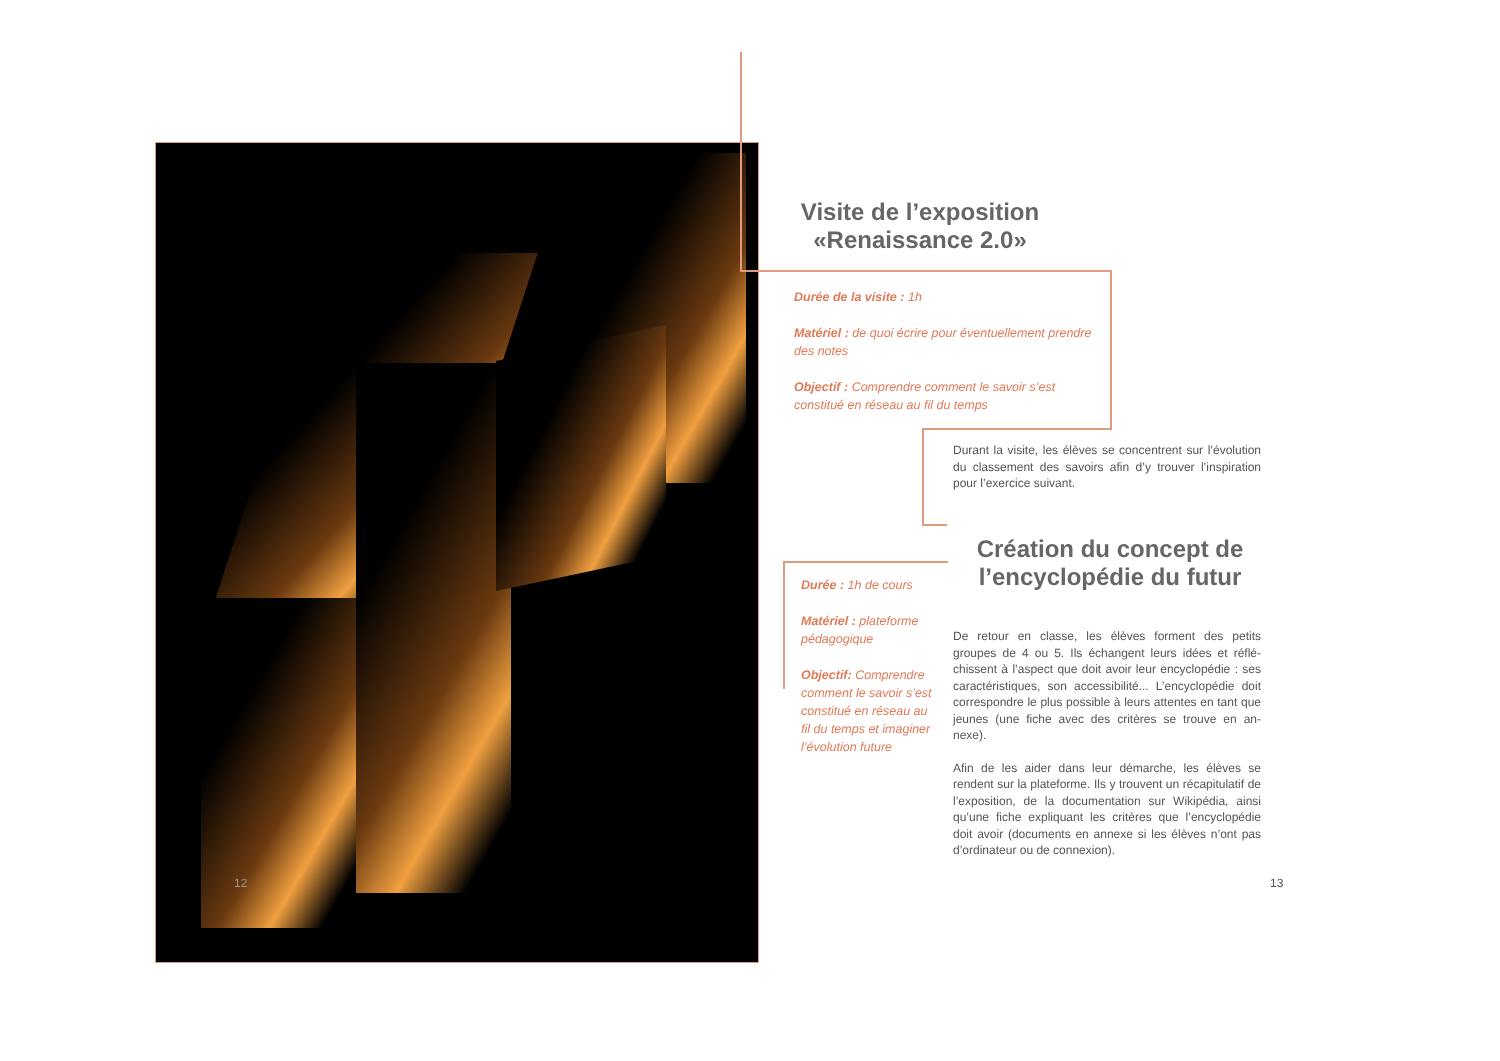12
Visite de l’exposition «Renaissance 2.0»
Durée de la visite : 1h
Matériel : de quoi écrire pour éventuellement prendre des notes
Objectif : Comprendre comment le savoir s’est constitué en réseau au fil du temps
Durant la visite, les élèves se concentrent sur l’évolution du classement des savoirs afin d’y trouver l’inspiration pour l’exercice suivant.
Création du concept de l’encyclopédie du futur
Durée : 1h de cours
Matériel : plateforme pédagogique
Objectif: Comprendre comment le savoir s’est constitué en réseau au fil du temps et imaginer l’évolution future
De retour en classe, les élèves forment des petits groupes de 4 ou 5. Ils échangent leurs idées et réflé-chissent à l’aspect que doit avoir leur encyclopédie : ses caractéristiques, son accessibilité... L’encyclopédie doit correspondre le plus possible à leurs attentes en tant que jeunes (une fiche avec des critères se trouve en an-nexe).
Afin de les aider dans leur démarche, les élèves se rendent sur la plateforme. Ils y trouvent un récapitulatif de l’exposition, de la documentation sur Wikipédia, ainsi qu’une fiche expliquant les critères que l’encyclopédie doit avoir (documents en annexe si les élèves n’ont pas d’ordinateur ou de connexion).
13